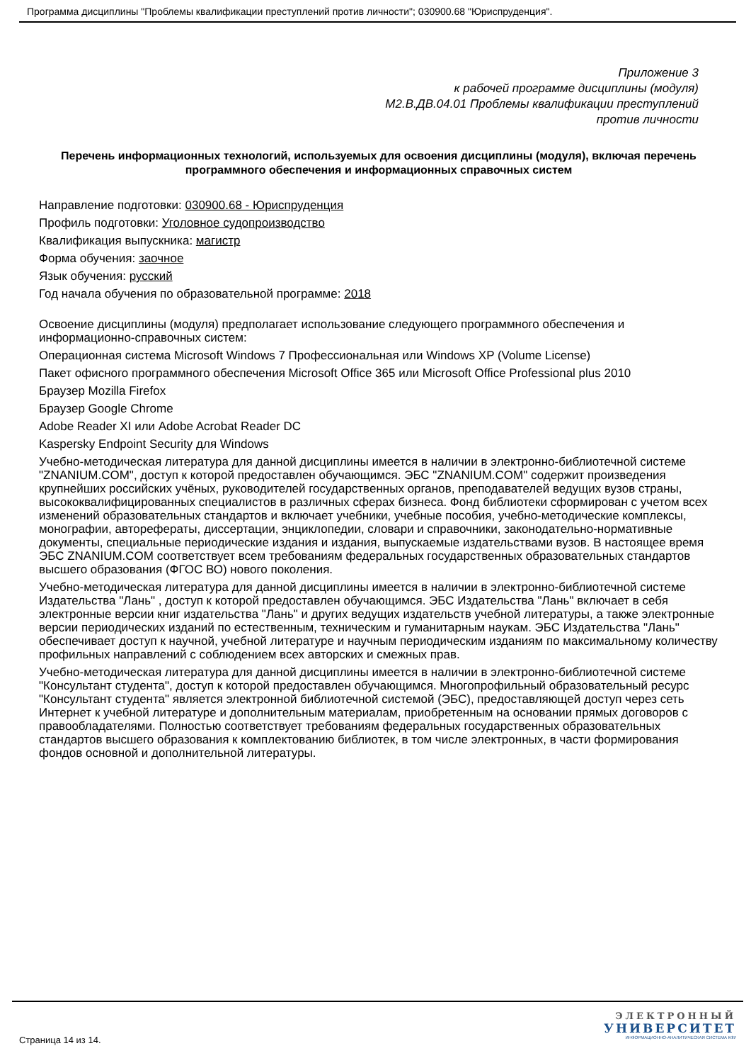Программа дисциплины "Проблемы квалификации преступлений против личности"; 030900.68 "Юриспруденция".
Приложение 3
к рабочей программе дисциплины (модуля)
М2.В.ДВ.04.01 Проблемы квалификации преступлений
против личности
Перечень информационных технологий, используемых для освоения дисциплины (модуля), включая перечень программного обеспечения и информационных справочных систем
Направление подготовки: 030900.68 - Юриспруденция
Профиль подготовки: Уголовное судопроизводство
Квалификация выпускника: магистр
Форма обучения: заочное
Язык обучения: русский
Год начала обучения по образовательной программе: 2018
Освоение дисциплины (модуля) предполагает использование следующего программного обеспечения и информационно-справочных систем:
Операционная система Microsoft Windows 7 Профессиональная или Windows XP (Volume License)
Пакет офисного программного обеспечения Microsoft Office 365 или Microsoft Office Professional plus 2010
Браузер Mozilla Firefox
Браузер Google Chrome
Adobe Reader XI или Adobe Acrobat Reader DC
Kaspersky Endpoint Security для Windows
Учебно-методическая литература для данной дисциплины имеется в наличии в электронно-библиотечной системе "ZNANIUM.COM", доступ к которой предоставлен обучающимся. ЭБС "ZNANIUM.COM" содержит произведения крупнейших российских учёных, руководителей государственных органов, преподавателей ведущих вузов страны, высококвалифицированных специалистов в различных сферах бизнеса. Фонд библиотеки сформирован с учетом всех изменений образовательных стандартов и включает учебники, учебные пособия, учебно-методические комплексы, монографии, авторефераты, диссертации, энциклопедии, словари и справочники, законодательно-нормативные документы, специальные периодические издания и издания, выпускаемые издательствами вузов. В настоящее время ЭБС ZNANIUM.COM соответствует всем требованиям федеральных государственных образовательных стандартов высшего образования (ФГОС ВО) нового поколения.
Учебно-методическая литература для данной дисциплины имеется в наличии в электронно-библиотечной системе Издательства "Лань" , доступ к которой предоставлен обучающимся. ЭБС Издательства "Лань" включает в себя электронные версии книг издательства "Лань" и других ведущих издательств учебной литературы, а также электронные версии периодических изданий по естественным, техническим и гуманитарным наукам. ЭБС Издательства "Лань" обеспечивает доступ к научной, учебной литературе и научным периодическим изданиям по максимальному количеству профильных направлений с соблюдением всех авторских и смежных прав.
Учебно-методическая литература для данной дисциплины имеется в наличии в электронно-библиотечной системе "Консультант студента", доступ к которой предоставлен обучающимся. Многопрофильный образовательный ресурс "Консультант студента" является электронной библиотечной системой (ЭБС), предоставляющей доступ через сеть Интернет к учебной литературе и дополнительным материалам, приобретенным на основании прямых договоров с правообладателями. Полностью соответствует требованиям федеральных государственных образовательных стандартов высшего образования к комплектованию библиотек, в том числе электронных, в части формирования фондов основной и дополнительной литературы.
Страница 14 из 14.
ЭЛЕКТРОННЫЙ
УНИВЕРСИТЕТ
ИНФОРМАЦИОННО-АНАЛИТИЧЕСКАЯ СИСТЕМА КФУ